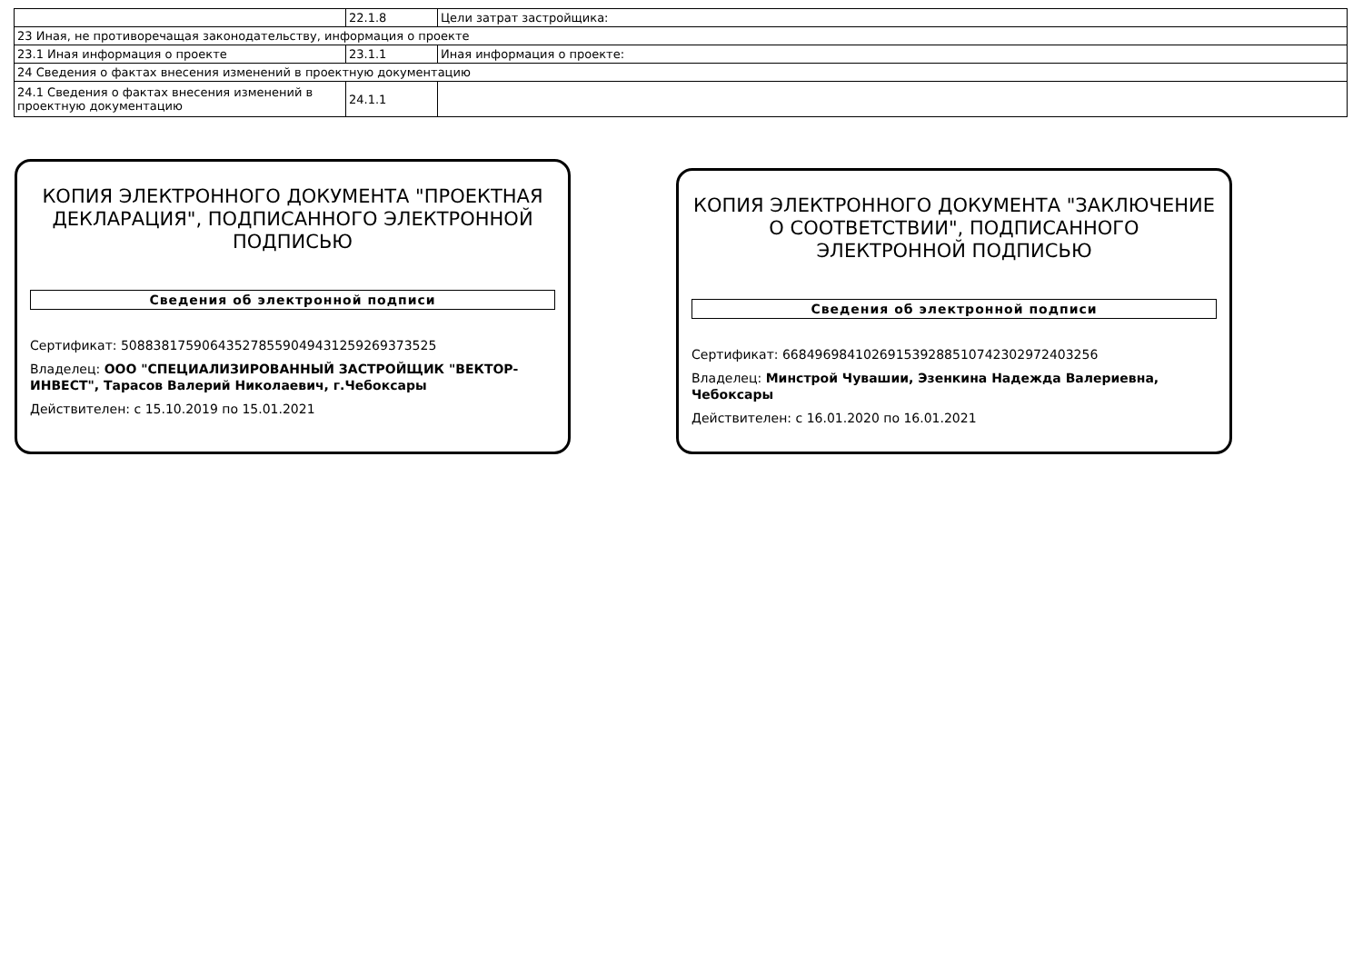| | 22.1.8 | Цели затрат застройщика: |
| 23 Иная, не противоречащая законодательству, информация о проекте | | |
| 23.1 Иная информация о проекте | 23.1.1 | Иная информация о проекте: |
| 24 Сведения о фактах внесения изменений в проектную документацию | | |
| 24.1 Сведения о фактах внесения изменений в проектную документацию | 24.1.1 | |
КОПИЯ ЭЛЕКТРОННОГО ДОКУМЕНТА "ПРОЕКТНАЯ ДЕКЛАРАЦИЯ", ПОДПИСАННОГО ЭЛЕКТРОННОЙ ПОДПИСЬЮ
Сведения об электронной подписи
Сертификат: 508838175906435278559049431259269373525
Владелец: ООО "СПЕЦИАЛИЗИРОВАННЫЙ ЗАСТРОЙЩИК "ВЕКТОР-ИНВЕСТ", Тарасов Валерий Николаевич, г.Чебоксары
Действителен: с 15.10.2019 по 15.01.2021
КОПИЯ ЭЛЕКТРОННОГО ДОКУМЕНТА "ЗАКЛЮЧЕНИЕ О СООТВЕТСТВИИ", ПОДПИСАННОГО ЭЛЕКТРОННОЙ ПОДПИСЬЮ
Сведения об электронной подписи
Сертификат: 668496984102691539288510742302972403256
Владелец: Минстрой Чувашии, Эзенкина Надежда Валериевна, Чебоксары
Действителен: с 16.01.2020 по 16.01.2021